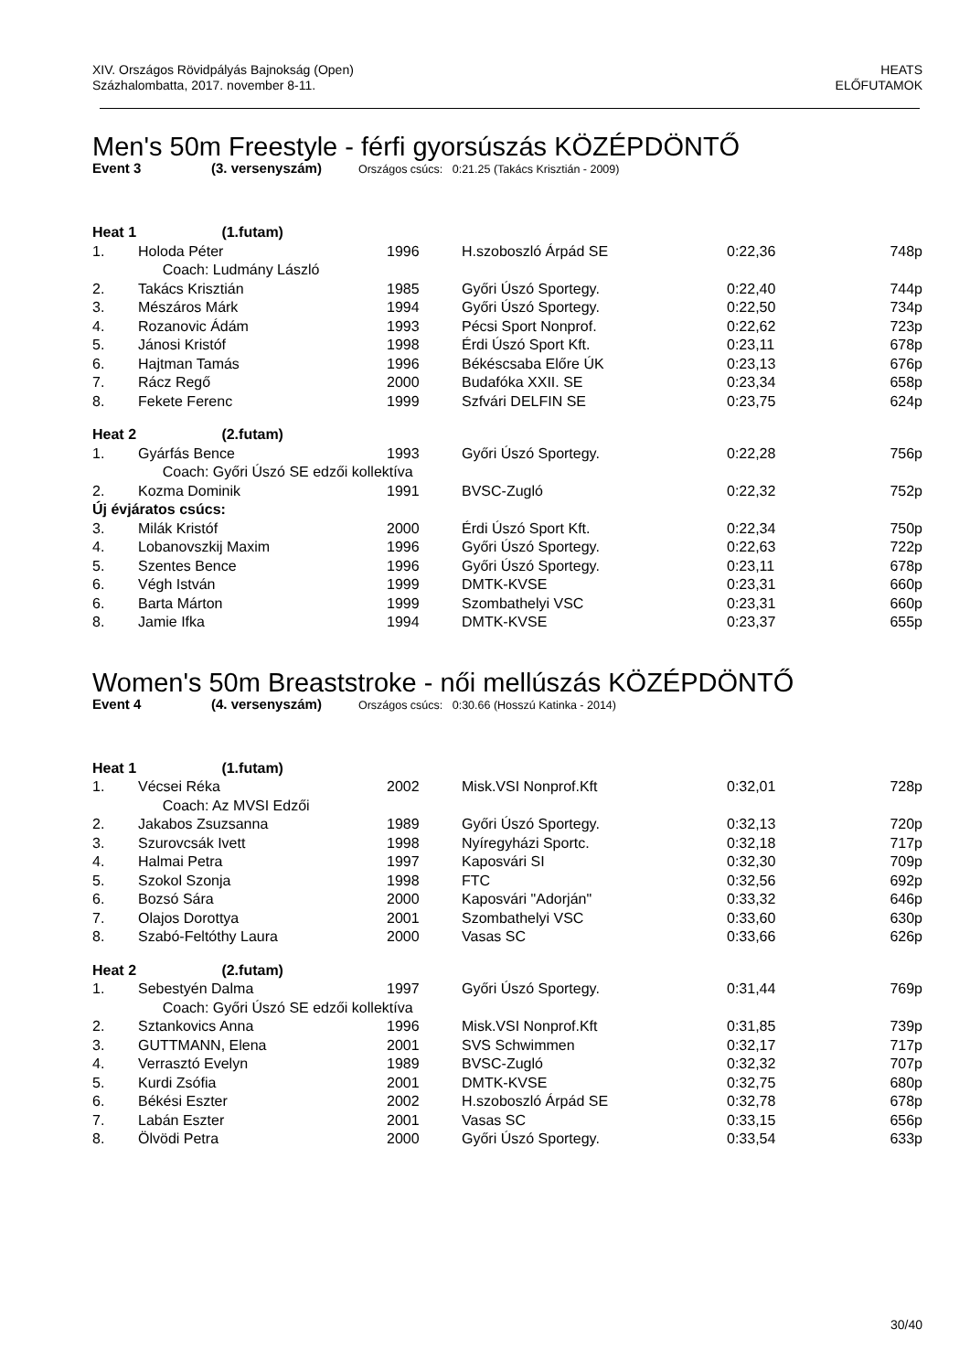XIV. Országos Rövidpályás Bajnokság (Open)
Százhalombatta, 2017. november 8-11.
HEATS
ELŐFUTAMOK
Men's 50m Freestyle - férfi gyorsúszás KÖZÉPDÖNTŐ
Event 3 (3. versenyszám) Országos csúcs: 0:21.25 (Takács Krisztián - 2009)
| Heat 1 (1.futam) | | | | | |
| 1. | Holoda Péter | 1996 | H.szoboszló Árpád SE | 0:22,36 | 748p |
| | Coach: Ludmány László | | | | |
| 2. | Takács Krisztián | 1985 | Győri Úszó Sportegy. | 0:22,40 | 744p |
| 3. | Mészáros Márk | 1994 | Győri Úszó Sportegy. | 0:22,50 | 734p |
| 4. | Rozanovic Ádám | 1993 | Pécsi Sport Nonprof. | 0:22,62 | 723p |
| 5. | Jánosi Kristóf | 1998 | Érdi Úszó Sport Kft. | 0:23,11 | 678p |
| 6. | Hajtman Tamás | 1996 | Békéscsaba Előre ÚK | 0:23,13 | 676p |
| 7. | Rácz Regő | 2000 | Budafóka XXII. SE | 0:23,34 | 658p |
| 8. | Fekete Ferenc | 1999 | Szfvári DELFIN SE | 0:23,75 | 624p |
| Heat 2 (2.futam) | | | | | |
| 1. | Gyárfás Bence | 1993 | Győri Úszó Sportegy. | 0:22,28 | 756p |
| | Coach: Győri Úszó SE edzői kollektíva | | | | |
| 2. | Kozma Dominik | 1991 | BVSC-Zugló | 0:22,32 | 752p |
| Új évjáratos csúcs: | | | | | |
| 3. | Milák Kristóf | 2000 | Érdi Úszó Sport Kft. | 0:22,34 | 750p |
| 4. | Lobanovszkij Maxim | 1996 | Győri Úszó Sportegy. | 0:22,63 | 722p |
| 5. | Szentes Bence | 1996 | Győri Úszó Sportegy. | 0:23,11 | 678p |
| 6. | Végh István | 1999 | DMTK-KVSE | 0:23,31 | 660p |
| 6. | Barta Márton | 1999 | Szombathelyi VSC | 0:23,31 | 660p |
| 8. | Jamie Ifka | 1994 | DMTK-KVSE | 0:23,37 | 655p |
Women's 50m Breaststroke - női mellúszás KÖZÉPDÖNTŐ
Event 4 (4. versenyszám) Országos csúcs: 0:30.66 (Hosszú Katinka - 2014)
| Heat 1 (1.futam) | | | | | |
| 1. | Vécsei Réka | 2002 | Misk.VSI Nonprof.Kft | 0:32,01 | 728p |
| | Coach: Az MVSI Edzői | | | | |
| 2. | Jakabos Zsuzsanna | 1989 | Győri Úszó Sportegy. | 0:32,13 | 720p |
| 3. | Szurovcsák Ivett | 1998 | Nyíregyházi Sportc. | 0:32,18 | 717p |
| 4. | Halmai Petra | 1997 | Kaposvári SI | 0:32,30 | 709p |
| 5. | Szokol Szonja | 1998 | FTC | 0:32,56 | 692p |
| 6. | Bozsó Sára | 2000 | Kaposvári "Adorján" | 0:33,32 | 646p |
| 7. | Olajos Dorottya | 2001 | Szombathelyi VSC | 0:33,60 | 630p |
| 8. | Szabó-Feltóthy Laura | 2000 | Vasas SC | 0:33,66 | 626p |
| Heat 2 (2.futam) | | | | | |
| 1. | Sebestyén Dalma | 1997 | Győri Úszó Sportegy. | 0:31,44 | 769p |
| | Coach: Győri Úszó SE edzői kollektíva | | | | |
| 2. | Sztankovics Anna | 1996 | Misk.VSI Nonprof.Kft | 0:31,85 | 739p |
| 3. | GUTTMANN, Elena | 2001 | SVS Schwimmen | 0:32,17 | 717p |
| 4. | Verrasztó Evelyn | 1989 | BVSC-Zugló | 0:32,32 | 707p |
| 5. | Kurdi Zsófia | 2001 | DMTK-KVSE | 0:32,75 | 680p |
| 6. | Békési Eszter | 2002 | H.szoboszló Árpád SE | 0:32,78 | 678p |
| 7. | Labán Eszter | 2001 | Vasas SC | 0:33,15 | 656p |
| 8. | Ölvödi Petra | 2000 | Győri Úszó Sportegy. | 0:33,54 | 633p |
30/40